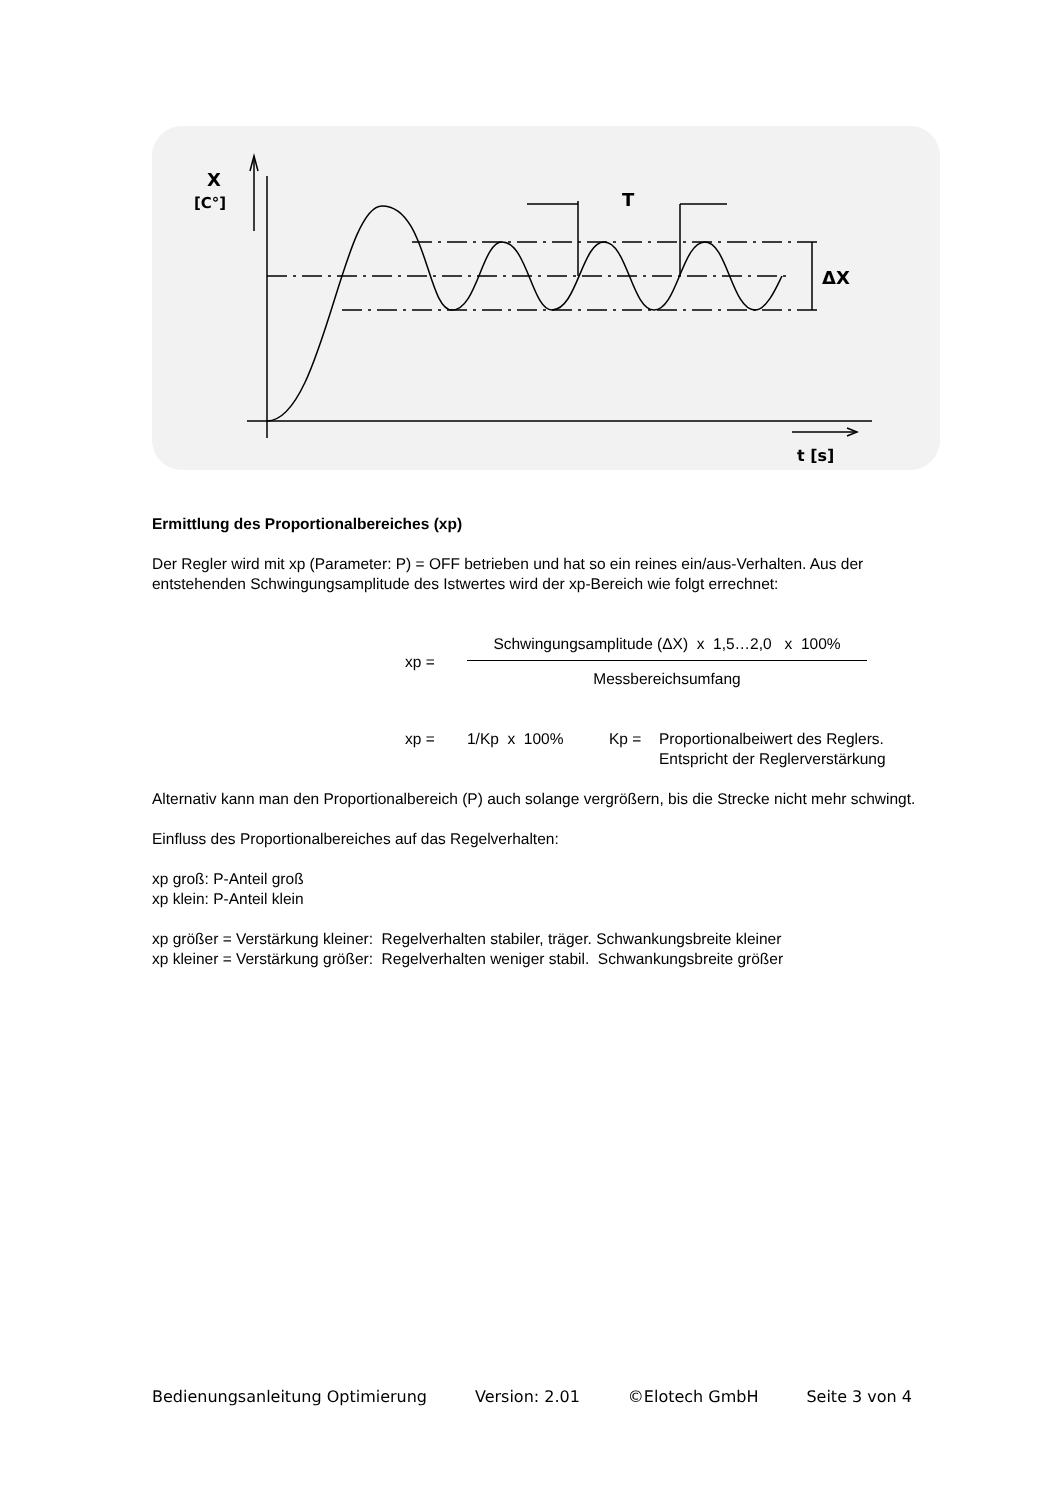X
[C°]
T
ΔX
t [s]
Ermittlung des Proportionalbereiches (xp)
Der Regler wird mit xp (Parameter: P) = OFF betrieben und hat so ein reines ein/aus-Verhalten. Aus der entstehenden Schwingungsamplitude des Istwertes wird der xp-Bereich wie folgt errechnet:
xp =
Schwingungsamplitude (ΔX) x 1,5…2,0 x 100%
Messbereichsumfang
xp = 1/Kp x 100% Kp = Proportionalbeiwert des Reglers.
Entspricht der Reglerverstärkung
Alternativ kann man den Proportionalbereich (P) auch solange vergrößern, bis die Strecke nicht mehr schwingt.
Einfluss des Proportionalbereiches auf das Regelverhalten:
xp groß: P-Anteil groß
xp klein: P-Anteil klein
xp größer = Verstärkung kleiner: Regelverhalten stabiler, träger. Schwankungsbreite kleiner
xp kleiner = Verstärkung größer: Regelverhalten weniger stabil. Schwankungsbreite größer
Bedienungsanleitung Optimierung Version: 2.01 ©Elotech GmbH Seite 3 von 4